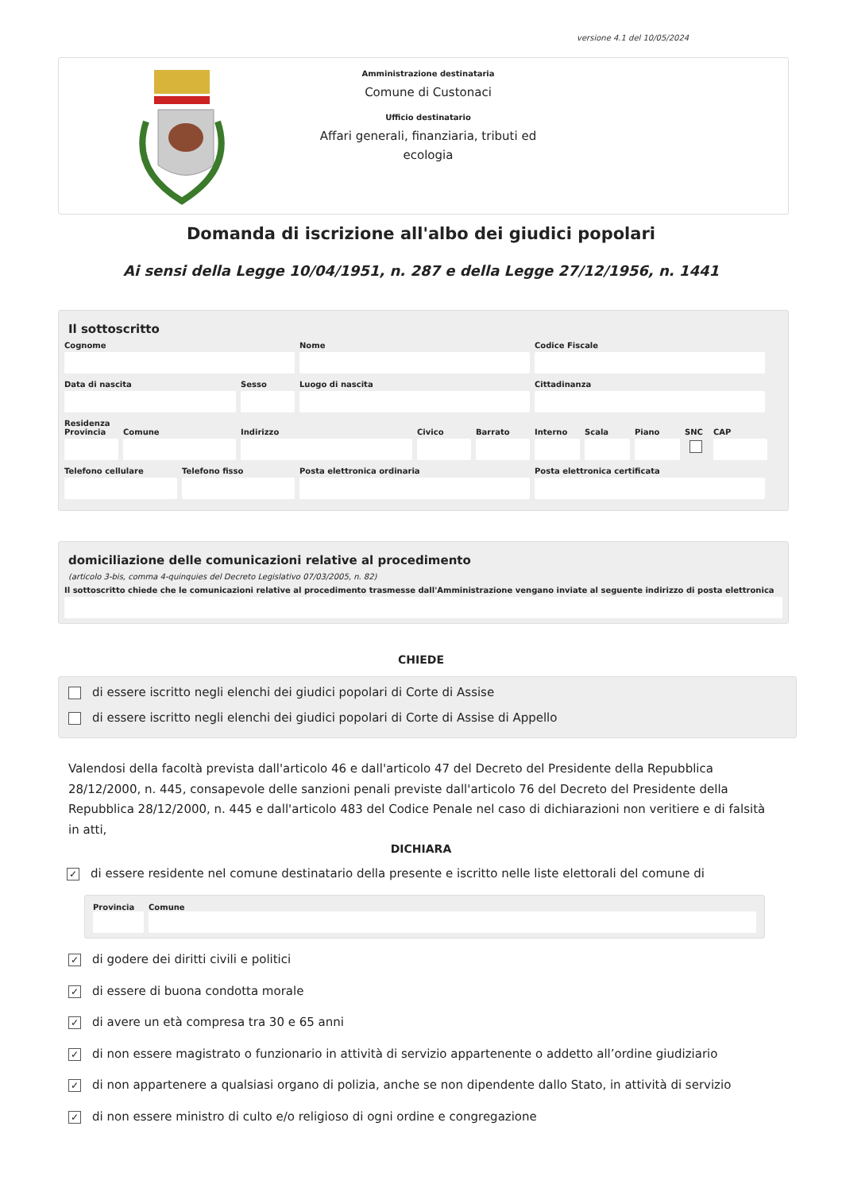versione 4.1 del 10/05/2024
Amministrazione destinataria
Comune di Custonaci
Ufficio destinatario
Affari generali, finanziaria, tributi ed ecologia
Domanda di iscrizione all'albo dei giudici popolari
Ai sensi della Legge 10/04/1951, n. 287 e della Legge 27/12/1956, n. 1441
Il sottoscritto
Cognome Nome Codice Fiscale
Data di nascita Sesso Luogo di nascita Cittadinanza
Residenza
Provincia
Comune Indirizzo Civico Barrato Interno
Scala Piano SNC CAP
Telefono cellulare
Telefono fisso Posta elettronica ordinaria Posta elettronica certificata
domiciliazione delle comunicazioni relative al procedimento
(articolo 3-bis, comma 4-quinquies del Decreto Legislativo 07/03/2005, n. 82)
Il sottoscritto chiede che le comunicazioni relative al procedimento trasmesse dall'Amministrazione vengano inviate al seguente indirizzo di posta elettronica
CHIEDE
di essere iscritto negli elenchi dei giudici popolari di Corte di Assise
di essere iscritto negli elenchi dei giudici popolari di Corte di Assise di Appello
Valendosi della facoltà prevista dall'articolo 46 e dall'articolo 47 del Decreto del Presidente della Repubblica 28/12/2000, n. 445, consapevole delle sanzioni penali previste dall'articolo 76 del Decreto del Presidente della Repubblica 28/12/2000, n. 445 e dall'articolo 483 del Codice Penale nel caso di dichiarazioni non veritiere e di falsità in atti,
DICHIARA
✓ di essere residente nel comune destinatario della presente e iscritto nelle liste elettorali del comune di
Provincia
Comune
✓ di godere dei diritti civili e politici
✓ di essere di buona condotta morale
✓ di avere un età compresa tra 30 e 65 anni
✓ di non essere magistrato o funzionario in attività di servizio appartenente o addetto all’ordine giudiziario
✓ di non appartenere a qualsiasi organo di polizia, anche se non dipendente dallo Stato, in attività di servizio
✓ di non essere ministro di culto e/o religioso di ogni ordine e congregazione